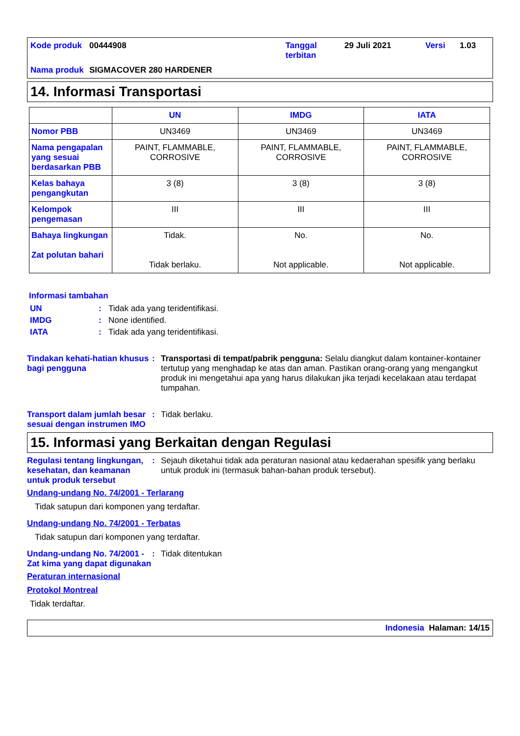Kode produk
00444908
Tanggal terbitan
29 Juli 2021
Versi
1.03
Nama produk
SIGMACOVER 280 HARDENER
14. Informasi Transportasi
| | UN | IMDG | IATA |
| --- | --- | --- | --- |
| Nomor PBB | UN3469 | UN3469 | UN3469 |
| Nama pengapalan yang sesuai berdasarkan PBB | PAINT, FLAMMABLE, CORROSIVE | PAINT, FLAMMABLE, CORROSIVE | PAINT, FLAMMABLE, CORROSIVE |
| Kelas bahaya pengangkutan | 3 (8) | 3 (8) | 3 (8) |
| Kelompok pengemasan | III | III | III |
| Bahaya lingkungan Zat polutan bahari | Tidak. Tidak berlaku. | No. Not applicable. | No. Not applicable. |
Informasi tambahan
UN: Tidak ada yang teridentifikasi.
IMDG: None identified.
IATA: Tidak ada yang teridentifikasi.
Tindakan kehati-hatian khusus bagi pengguna: Transportasi di tempat/pabrik pengguna: Selalu diangkut dalam kontainer-kontainer tertutup yang menghadap ke atas dan aman. Pastikan orang-orang yang mengangkut produk ini mengetahui apa yang harus dilakukan jika terjadi kecelakaan atau terdapat tumpahan.
Transport dalam jumlah besar sesuai dengan instrumen IMO: Tidak berlaku.
15. Informasi yang Berkaitan dengan Regulasi
Regulasi tentang lingkungan, kesehatan, dan keamanan untuk produk tersebut: Sejauh diketahui tidak ada peraturan nasional atau kedaerahan spesifik yang berlaku untuk produk ini (termasuk bahan-bahan produk tersebut).
Undang-undang No. 74/2001 - Terlarang
Tidak satupun dari komponen yang terdaftar.
Undang-undang No. 74/2001 - Terbatas
Tidak satupun dari komponen yang terdaftar.
Undang-undang No. 74/2001 - Zat kima yang dapat digunakan: Tidak ditentukan
Peraturan internasional
Protokol Montreal
Tidak terdaftar.
Indonesia Halaman: 14/15